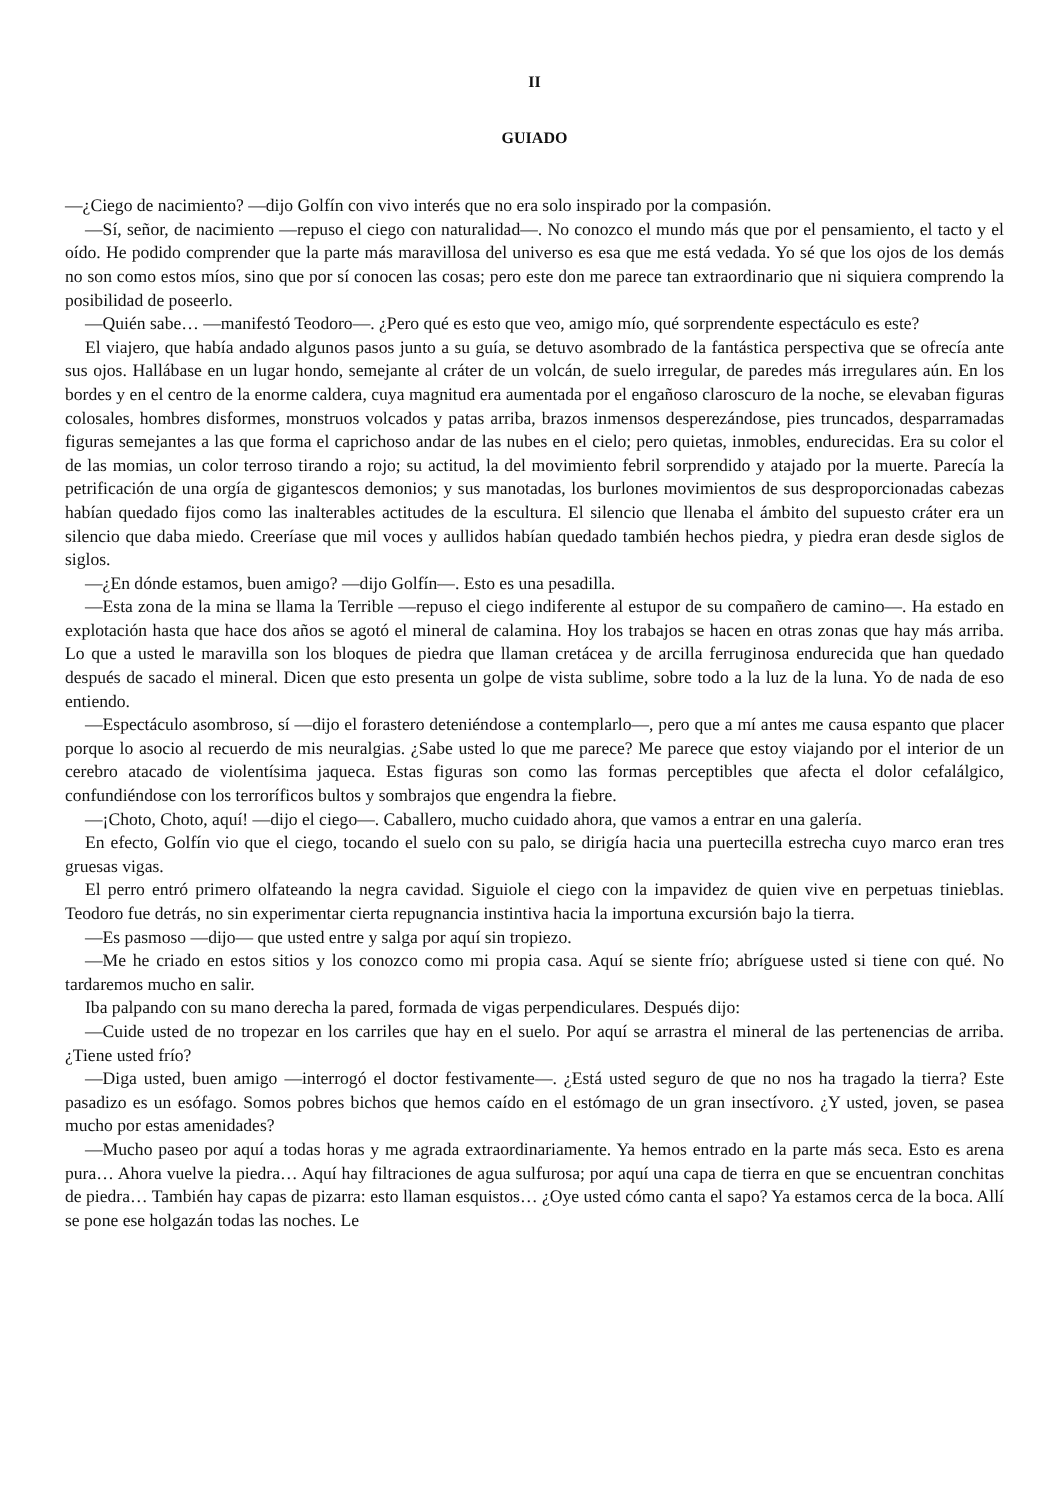II
GUIADO
—¿Ciego de nacimiento? —dijo Golfín con vivo interés que no era solo inspirado por la compasión.
—Sí, señor, de nacimiento —repuso el ciego con naturalidad—. No conozco el mundo más que por el pensamiento, el tacto y el oído. He podido comprender que la parte más maravillosa del universo es esa que me está vedada. Yo sé que los ojos de los demás no son como estos míos, sino que por sí conocen las cosas; pero este don me parece tan extraordinario que ni siquiera comprendo la posibilidad de poseerlo.
—Quién sabe… —manifestó Teodoro—. ¿Pero qué es esto que veo, amigo mío, qué sorprendente espectáculo es este?
El viajero, que había andado algunos pasos junto a su guía, se detuvo asombrado de la fantástica perspectiva que se ofrecía ante sus ojos. Hallábase en un lugar hondo, semejante al cráter de un volcán, de suelo irregular, de paredes más irregulares aún. En los bordes y en el centro de la enorme caldera, cuya magnitud era aumentada por el engañoso claroscuro de la noche, se elevaban figuras colosales, hombres disformes, monstruos volcados y patas arriba, brazos inmensos desperezándose, pies truncados, desparramadas figuras semejantes a las que forma el caprichoso andar de las nubes en el cielo; pero quietas, inmobles, endurecidas. Era su color el de las momias, un color terroso tirando a rojo; su actitud, la del movimiento febril sorprendido y atajado por la muerte. Parecía la petrificación de una orgía de gigantescos demonios; y sus manotadas, los burlones movimientos de sus desproporcionadas cabezas habían quedado fijos como las inalterables actitudes de la escultura. El silencio que llenaba el ámbito del supuesto cráter era un silencio que daba miedo. Creeríase que mil voces y aullidos habían quedado también hechos piedra, y piedra eran desde siglos de siglos.
—¿En dónde estamos, buen amigo? —dijo Golfín—. Esto es una pesadilla.
—Esta zona de la mina se llama la Terrible —repuso el ciego indiferente al estupor de su compañero de camino—. Ha estado en explotación hasta que hace dos años se agotó el mineral de calamina. Hoy los trabajos se hacen en otras zonas que hay más arriba. Lo que a usted le maravilla son los bloques de piedra que llaman cretácea y de arcilla ferruginosa endurecida que han quedado después de sacado el mineral. Dicen que esto presenta un golpe de vista sublime, sobre todo a la luz de la luna. Yo de nada de eso entiendo.
—Espectáculo asombroso, sí —dijo el forastero deteniéndose a contemplarlo—, pero que a mí antes me causa espanto que placer porque lo asocio al recuerdo de mis neuralgias. ¿Sabe usted lo que me parece? Me parece que estoy viajando por el interior de un cerebro atacado de violentísima jaqueca. Estas figuras son como las formas perceptibles que afecta el dolor cefalálgico, confundiéndose con los terroríficos bultos y sombrajos que engendra la fiebre.
—¡Choto, Choto, aquí! —dijo el ciego—. Caballero, mucho cuidado ahora, que vamos a entrar en una galería.
En efecto, Golfín vio que el ciego, tocando el suelo con su palo, se dirigía hacia una puertecilla estrecha cuyo marco eran tres gruesas vigas.
El perro entró primero olfateando la negra cavidad. Siguiole el ciego con la impavidez de quien vive en perpetuas tinieblas. Teodoro fue detrás, no sin experimentar cierta repugnancia instintiva hacia la importuna excursión bajo la tierra.
—Es pasmoso —dijo— que usted entre y salga por aquí sin tropiezo.
—Me he criado en estos sitios y los conozco como mi propia casa. Aquí se siente frío; abríguese usted si tiene con qué. No tardaremos mucho en salir.
Iba palpando con su mano derecha la pared, formada de vigas perpendiculares. Después dijo:
—Cuide usted de no tropezar en los carriles que hay en el suelo. Por aquí se arrastra el mineral de las pertenencias de arriba. ¿Tiene usted frío?
—Diga usted, buen amigo —interrogó el doctor festivamente—. ¿Está usted seguro de que no nos ha tragado la tierra? Este pasadizo es un esófago. Somos pobres bichos que hemos caído en el estómago de un gran insectívoro. ¿Y usted, joven, se pasea mucho por estas amenidades?
—Mucho paseo por aquí a todas horas y me agrada extraordinariamente. Ya hemos entrado en la parte más seca. Esto es arena pura… Ahora vuelve la piedra… Aquí hay filtraciones de agua sulfurosa; por aquí una capa de tierra en que se encuentran conchitas de piedra… También hay capas de pizarra: esto llaman esquistos… ¿Oye usted cómo canta el sapo? Ya estamos cerca de la boca. Allí se pone ese holgazán todas las noches. Le